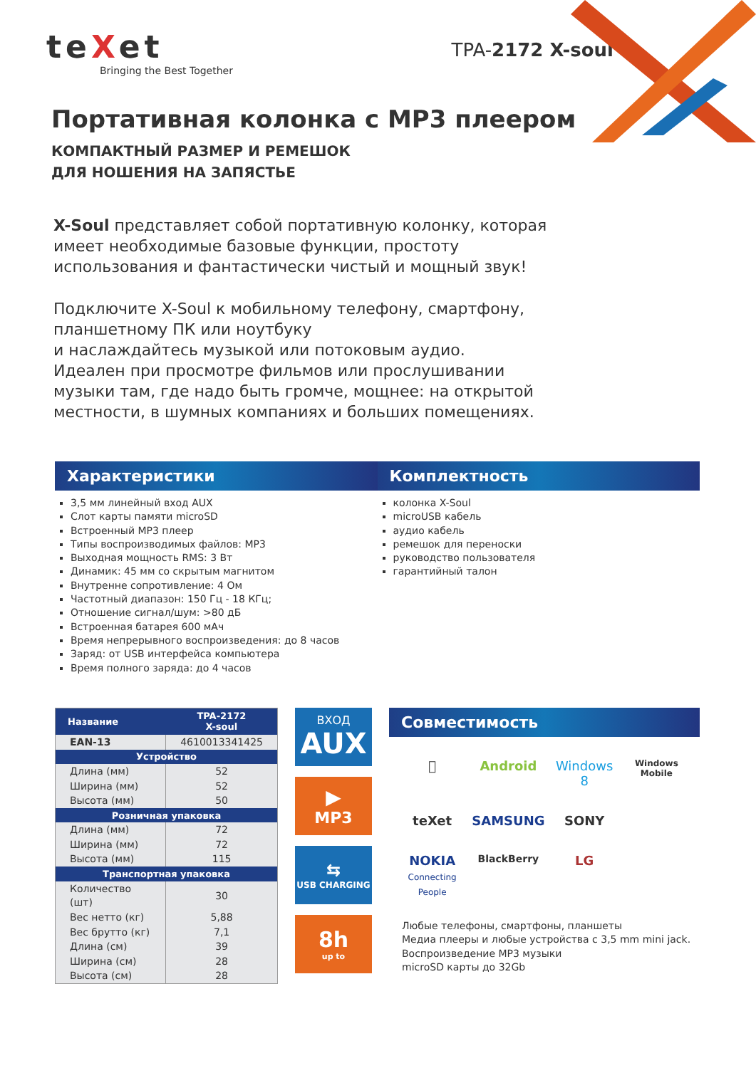teXet
Bringing the Best Together
TPA-2172 X-soul
Портативная колонка с MP3 плеером
КОМПАКТНЫЙ РАЗМЕР И РЕМЕШОК
ДЛЯ НОШЕНИЯ НА ЗАПЯСТЬЕ
X-Soul представляет собой портативную колонку, которая имеет необходимые базовые функции, простоту использования и фантастически чистый и мощный звук!
Подключите X-Soul к мобильному телефону, смартфону, планшетному ПК или ноутбуку
и наслаждайтесь музыкой или потоковым аудио.
Идеален при просмотре фильмов или прослушивании музыки там, где надо быть громче, мощнее: на открытой местности, в шумных компаниях и больших помещениях.
Характеристики
3,5 мм линейный вход AUX
Слот карты памяти microSD
Встроенный MP3 плеер
Типы воспроизводимых файлов: MP3
Выходная мощность RMS: 3 Вт
Динамик: 45 мм со скрытым магнитом
Внутренне сопротивление: 4 Ом
Частотный диапазон: 150 Гц - 18 КГц;
Отношение сигнал/шум: >80 дБ
Встроенная батарея 600 мАч
Время непрерывного воспроизведения: до 8 часов
Заряд: от USB интерфейса компьютера
Время полного заряда: до 4 часов
Комплектность
колонка X-Soul
microUSB кабель
аудио кабель
ремешок для переноски
руководство пользователя
гарантийный талон
| Название | TPA-2172 X-soul |
| --- | --- |
| EAN-13 | 4610013341425 |
| Устройство | |
| Длина (мм) | 52 |
| Ширина (мм) | 52 |
| Высота (мм) | 50 |
| Розничная упаковка | |
| Длина (мм) | 72 |
| Ширина (мм) | 72 |
| Высота (мм) | 115 |
| Транспортная упаковка | |
| Количество (шт) | 30 |
| Вес нетто (кг) | 5,88 |
| Вес брутто (кг) | 7,1 |
| Длина (см) | 39 |
| Ширина (см) | 28 |
| Высота (см) | 28 |
ВХОД
AUX
▶
MP3
⇆
USB CHARGING
8h
up to
Совместимость
 Android Windows 8 Windows Mobile teXet SAMSUNG SONY NOKIA
Connecting People BlackBerry LG
Любые телефоны, смартфоны, планшеты
Медиа плееры и любые устройства с 3,5 mm mini jack.
Воспроизведение MP3 музыки
microSD карты до 32Gb